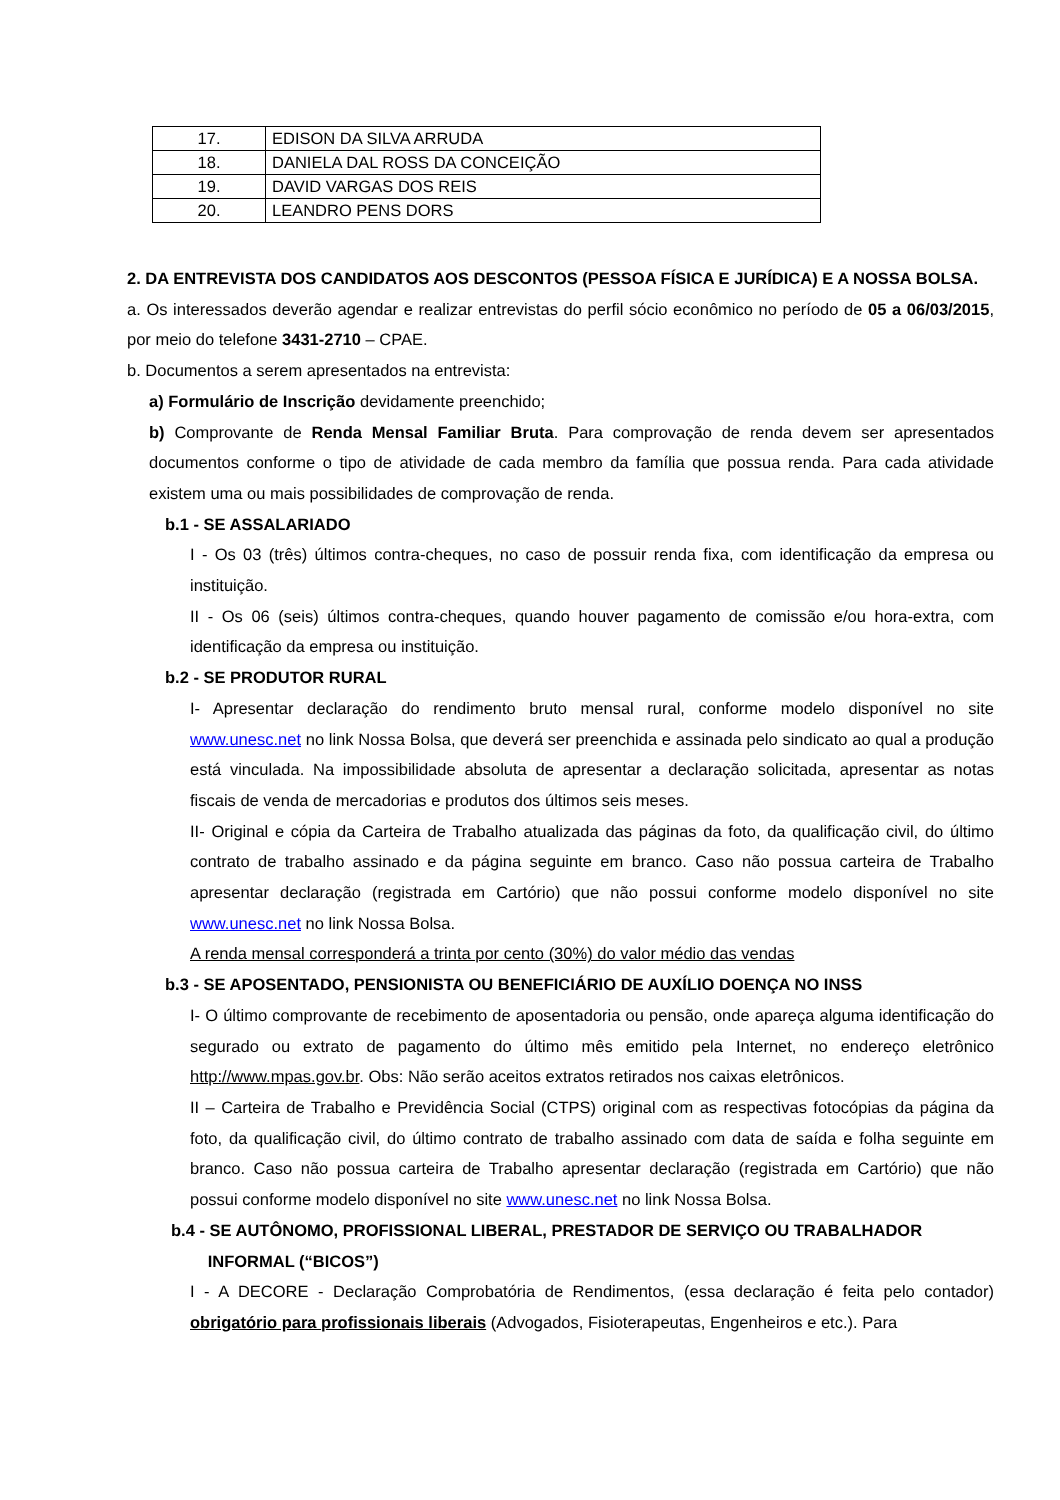| 17. | EDISON DA SILVA ARRUDA |
| 18. | DANIELA DAL ROSS DA CONCEIÇÃO |
| 19. | DAVID VARGAS DOS REIS |
| 20. | LEANDRO PENS DORS |
2. DA ENTREVISTA DOS CANDIDATOS AOS DESCONTOS (PESSOA FÍSICA E JURÍDICA) E A NOSSA BOLSA.
a. Os interessados deverão agendar e realizar entrevistas do perfil sócio econômico no período de 05 a 06/03/2015, por meio do telefone 3431-2710 – CPAE.
b. Documentos a serem apresentados na entrevista:
a) Formulário de Inscrição devidamente preenchido;
b) Comprovante de Renda Mensal Familiar Bruta. Para comprovação de renda devem ser apresentados documentos conforme o tipo de atividade de cada membro da família que possua renda. Para cada atividade existem uma ou mais possibilidades de comprovação de renda.
b.1 - SE ASSALARIADO
I - Os 03 (três) últimos contra-cheques, no caso de possuir renda fixa, com identificação da empresa ou instituição.
II - Os 06 (seis) últimos contra-cheques, quando houver pagamento de comissão e/ou hora-extra, com identificação da empresa ou instituição.
b.2 - SE PRODUTOR RURAL
I- Apresentar declaração do rendimento bruto mensal rural, conforme modelo disponível no site www.unesc.net no link Nossa Bolsa, que deverá ser preenchida e assinada pelo sindicato ao qual a produção está vinculada. Na impossibilidade absoluta de apresentar a declaração solicitada, apresentar as notas fiscais de venda de mercadorias e produtos dos últimos seis meses.
II- Original e cópia da Carteira de Trabalho atualizada das páginas da foto, da qualificação civil, do último contrato de trabalho assinado e da página seguinte em branco. Caso não possua carteira de Trabalho apresentar declaração (registrada em Cartório) que não possui conforme modelo disponível no site www.unesc.net no link Nossa Bolsa.
A renda mensal corresponderá a trinta por cento (30%) do valor médio das vendas
b.3 - SE APOSENTADO, PENSIONISTA OU BENEFICIÁRIO DE AUXÍLIO DOENÇA NO INSS
I- O último comprovante de recebimento de aposentadoria ou pensão, onde apareça alguma identificação do segurado ou extrato de pagamento do último mês emitido pela Internet, no endereço eletrônico http://www.mpas.gov.br. Obs: Não serão aceitos extratos retirados nos caixas eletrônicos.
II – Carteira de Trabalho e Previdência Social (CTPS) original com as respectivas fotocópias da página da foto, da qualificação civil, do último contrato de trabalho assinado com data de saída e folha seguinte em branco. Caso não possua carteira de Trabalho apresentar declaração (registrada em Cartório) que não possui conforme modelo disponível no site www.unesc.net no link Nossa Bolsa.
b.4 - SE AUTÔNOMO, PROFISSIONAL LIBERAL, PRESTADOR DE SERVIÇO OU TRABALHADOR
INFORMAL (“BICOS”)
I - A DECORE - Declaração Comprobatória de Rendimentos, (essa declaração é feita pelo contador) obrigatório para profissionais liberais (Advogados, Fisioterapeutas, Engenheiros e etc.). Para